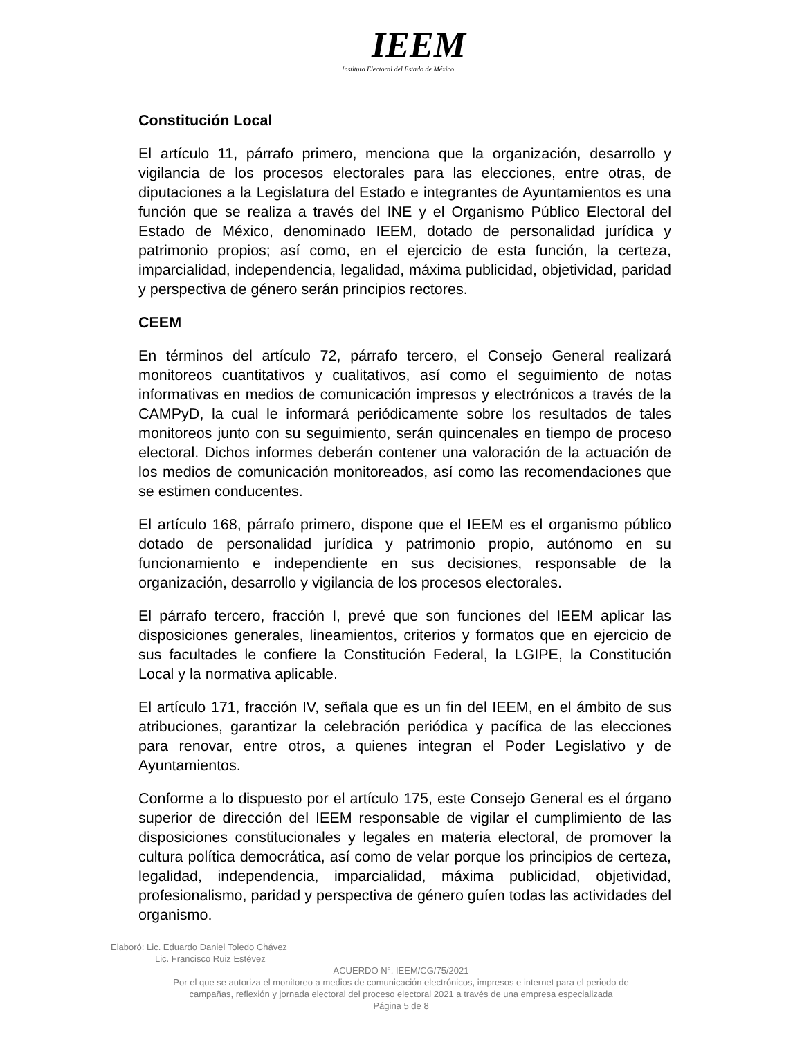IEEM
Instituto Electoral del Estado de México
Constitución Local
El artículo 11, párrafo primero, menciona que la organización, desarrollo y vigilancia de los procesos electorales para las elecciones, entre otras, de diputaciones a la Legislatura del Estado e integrantes de Ayuntamientos es una función que se realiza a través del INE y el Organismo Público Electoral del Estado de México, denominado IEEM, dotado de personalidad jurídica y patrimonio propios; así como, en el ejercicio de esta función, la certeza, imparcialidad, independencia, legalidad, máxima publicidad, objetividad, paridad y perspectiva de género serán principios rectores.
CEEM
En términos del artículo 72, párrafo tercero, el Consejo General realizará monitoreos cuantitativos y cualitativos, así como el seguimiento de notas informativas en medios de comunicación impresos y electrónicos a través de la CAMPyD, la cual le informará periódicamente sobre los resultados de tales monitoreos junto con su seguimiento, serán quincenales en tiempo de proceso electoral. Dichos informes deberán contener una valoración de la actuación de los medios de comunicación monitoreados, así como las recomendaciones que se estimen conducentes.
El artículo 168, párrafo primero, dispone que el IEEM es el organismo público dotado de personalidad jurídica y patrimonio propio, autónomo en su funcionamiento e independiente en sus decisiones, responsable de la organización, desarrollo y vigilancia de los procesos electorales.
El párrafo tercero, fracción I, prevé que son funciones del IEEM aplicar las disposiciones generales, lineamientos, criterios y formatos que en ejercicio de sus facultades le confiere la Constitución Federal, la LGIPE, la Constitución Local y la normativa aplicable.
El artículo 171, fracción IV, señala que es un fin del IEEM, en el ámbito de sus atribuciones, garantizar la celebración periódica y pacífica de las elecciones para renovar, entre otros, a quienes integran el Poder Legislativo y de Ayuntamientos.
Conforme a lo dispuesto por el artículo 175, este Consejo General es el órgano superior de dirección del IEEM responsable de vigilar el cumplimiento de las disposiciones constitucionales y legales en materia electoral, de promover la cultura política democrática, así como de velar porque los principios de certeza, legalidad, independencia, imparcialidad, máxima publicidad, objetividad, profesionalismo, paridad y perspectiva de género guíen todas las actividades del organismo.
Elaboró: Lic. Eduardo Daniel Toledo Chávez
Lic. Francisco Ruiz Estévez
ACUERDO N°. IEEM/CG/75/2021
Por el que se autoriza el monitoreo a medios de comunicación electrónicos, impresos e internet para el periodo de
campañas, reflexión y jornada electoral del proceso electoral 2021 a través de una empresa especializada
Página 5 de 8